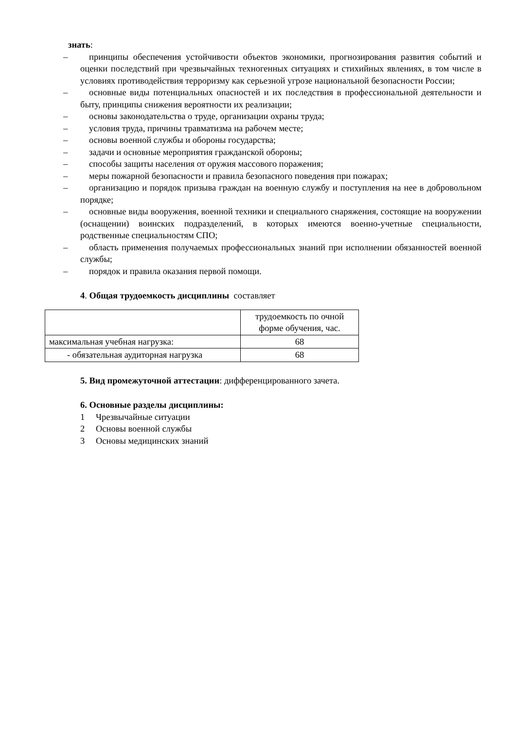знать:
– принципы обеспечения устойчивости объектов экономики, прогнозирования развития событий и оценки последствий при чрезвычайных техногенных ситуациях и стихийных явлениях, в том числе в условиях противодействия терроризму как серьезной угрозе национальной безопасности России;
– основные виды потенциальных опасностей и их последствия в профессиональной деятельности и быту, принципы снижения вероятности их реализации;
– основы законодательства о труде, организации охраны труда;
– условия труда, причины травматизма на рабочем месте;
– основы военной службы и обороны государства;
– задачи и основные мероприятия гражданской обороны;
– способы защиты населения от оружия массового поражения;
– меры пожарной безопасности и правила безопасного поведения при пожарах;
– организацию и порядок призыва граждан на военную службу и поступления на нее в добровольном порядке;
– основные виды вооружения, военной техники и специального снаряжения, состоящие на вооружении (оснащении) воинских подразделений, в которых имеются военно-учетные специальности, родственные специальностям СПО;
– область применения получаемых профессиональных знаний при исполнении обязанностей военной службы;
– порядок и правила оказания первой помощи.
4. Общая трудоемкость дисциплины составляет
| | трудоемкость по очной форме обучения, час. |
| максимальная учебная нагрузка: | 68 |
| - обязательная аудиторная нагрузка | 68 |
5. Вид промежуточной аттестации: дифференцированного зачета.
6. Основные разделы дисциплины:
1 Чрезвычайные ситуации
2 Основы военной службы
3 Основы медицинских знаний